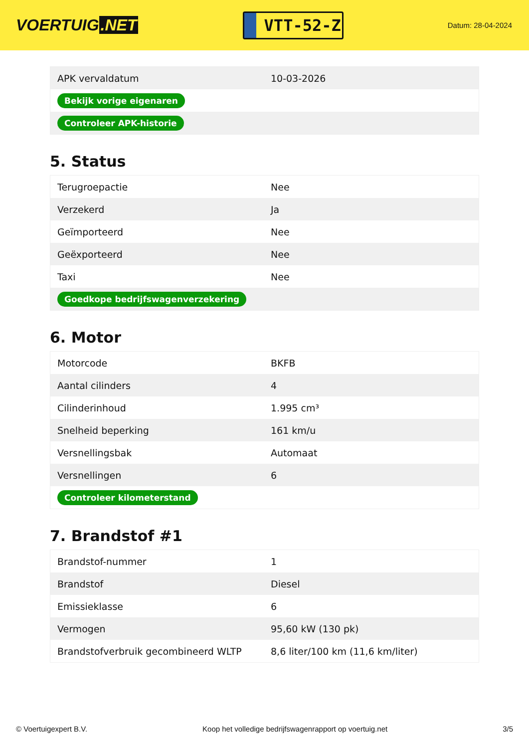VOERTUIG.NET
VTT-52-Z
Datum: 28-04-2024
| APK vervaldatum | 10-03-2026 |
| Bekijk vorige eigenaren | |
| Controleer APK-historie | |
5. Status
| Terugroepactie | Nee |
| Verzekerd | Ja |
| Geïmporteerd | Nee |
| Geëxporteerd | Nee |
| Taxi | Nee |
| Goedkope bedrijfswagenverzekering | |
6. Motor
| Motorcode | BKFB |
| Aantal cilinders | 4 |
| Cilinderinhoud | 1.995 cm³ |
| Snelheid beperking | 161 km/u |
| Versnellingsbak | Automaat |
| Versnellingen | 6 |
| Controleer kilometerstand | |
7. Brandstof #1
| Brandstof-nummer | 1 |
| Brandstof | Diesel |
| Emissieklasse | 6 |
| Vermogen | 95,60 kW (130 pk) |
| Brandstofverbruik gecombineerd WLTP | 8,6 liter/100 km (11,6 km/liter) |
© Voertuigexpert B.V. Koop het volledige bedrijfswagenrapport op voertuig.net 3/5